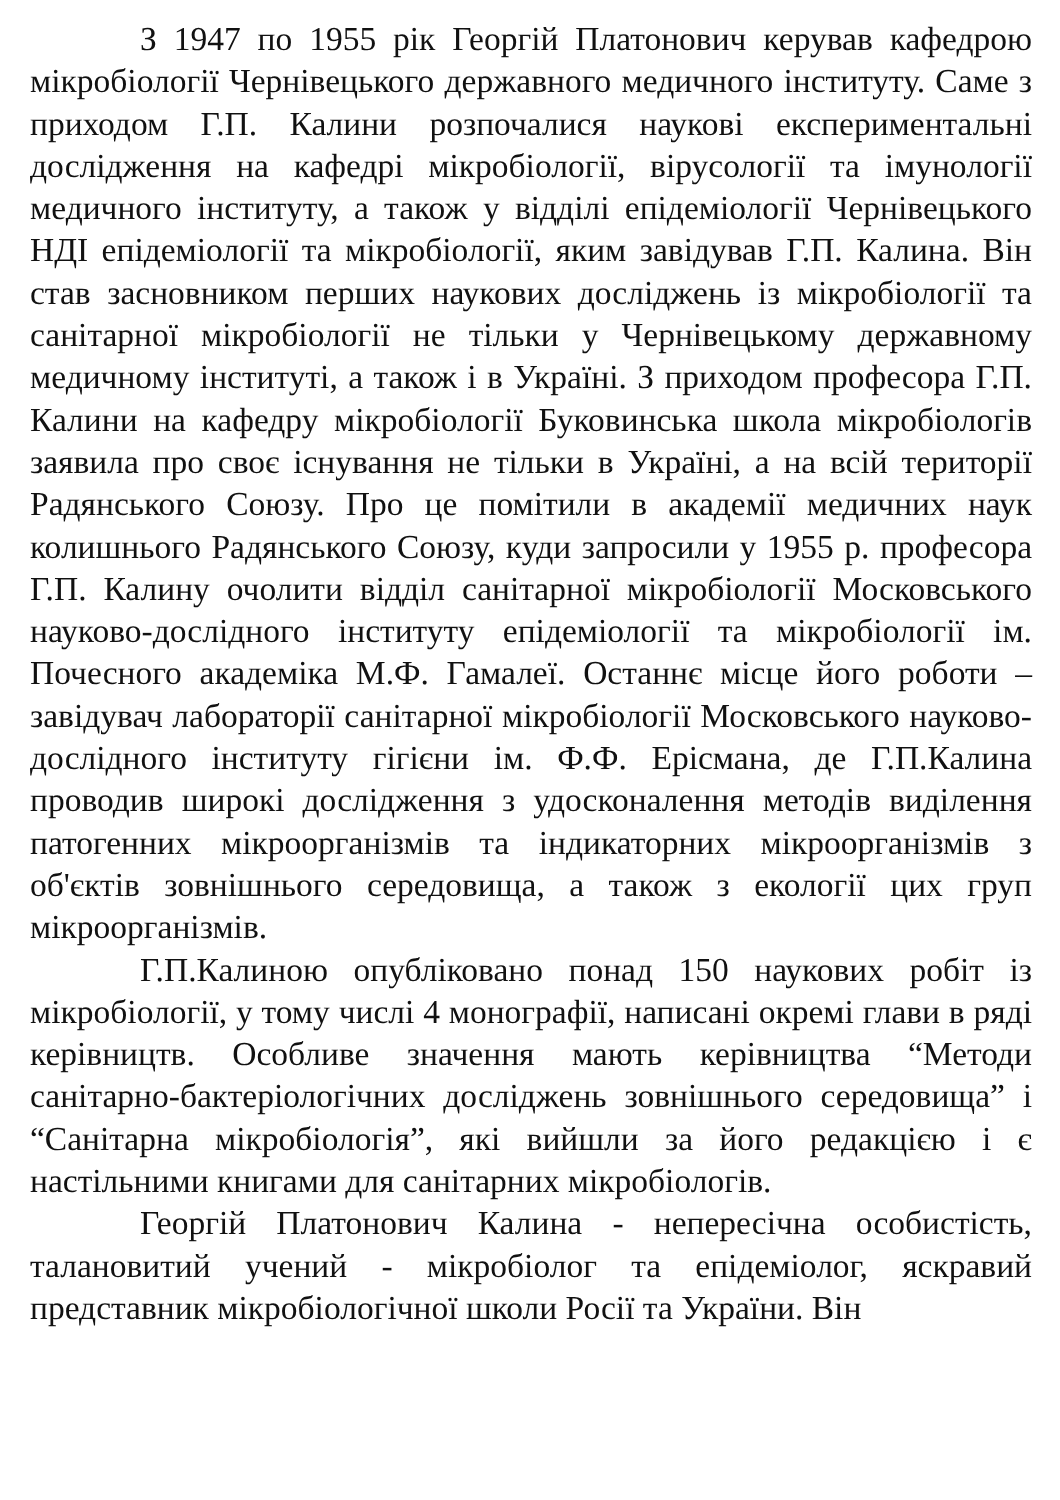З 1947 по 1955 рік Георгій Платонович керував кафедрою мікробіології Чернівецького державного медичного інституту. Саме з приходом Г.П. Калини розпочалися наукові експериментальні дослідження на кафедрі мікробіології, вірусології та імунології медичного інституту, а також у відділі епідеміології Чернівецького НДІ епідеміології та мікробіології, яким завідував Г.П. Калина. Він став засновником перших наукових досліджень із мікробіології та санітарної мікробіології не тільки у Чернівецькому державному медичному інституті, а також і в Україні. З приходом професора Г.П. Калини на кафедру мікробіології Буковинська школа мікробіологів заявила про своє існування не тільки в Україні, а на всій території Радянського Союзу. Про це помітили в академії медичних наук колишнього Радянського Союзу, куди запросили у 1955 р. професора Г.П. Калину очолити відділ санітарної мікробіології Московського науково-дослідного інституту епідеміології та мікробіології ім. Почесного академіка М.Ф. Гамалеї. Останнє місце його роботи – завідувач лабораторії санітарної мікробіології Московського науково-дослідного інституту гігієни ім. Ф.Ф. Ерісмана, де Г.П.Калина проводив широкі дослідження з удосконалення методів виділення патогенних мікроорганізмів та індикаторних мікроорганізмів з об'єктів зовнішнього середовища, а також з екології цих груп мікроорганізмів.
Г.П.Калиною опубліковано понад 150 наукових робіт із мікробіології, у тому числі 4 монографії, написані окремі глави в ряді керівництв. Особливе значення мають керівництва “Методи санітарно-бактеріологічних досліджень зовнішнього середовища” і “Санітарна мікробіологія”, які вийшли за його редакцією і є настільними книгами для санітарних мікробіологів.
Георгій Платонович Калина - непересічна особистість, талановитий учений - мікробіолог та епідеміолог, яскравий представник мікробіологічної школи Росії та України. Він